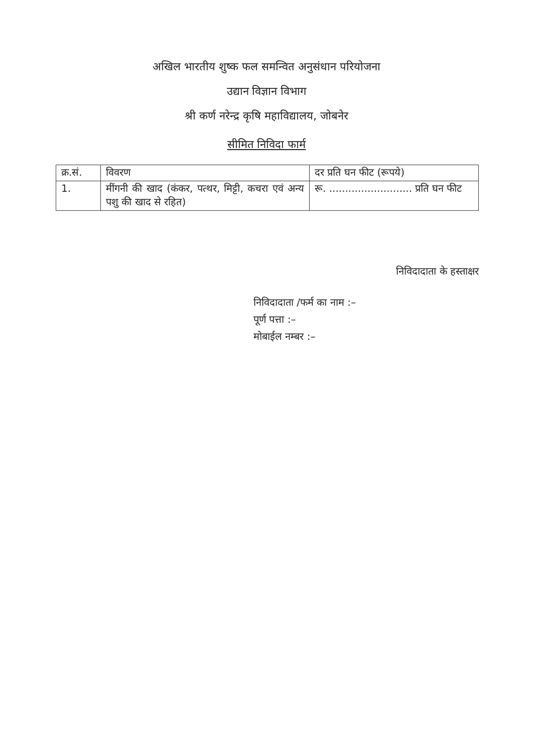अखिल भारतीय शुष्क फल समन्वित अनुसंधान परियोजना
उद्यान विज्ञान विभाग
श्री कर्ण नरेन्द्र कृषि महाविद्यालय, जोबनेर
सीमित निविदा फार्म
| क्र.सं. | विवरण | दर प्रति घन फीट (रूपये) |
| 1. | मींगनी की खाद (कंकर, पत्थर, मिट्टी, कचरा एवं अन्य पशु की खाद से रहित) | रू. .......................... प्रति घन फीट |
निविदादाता के हस्ताक्षर
निविदादाता /फर्म का नाम :–
पूर्ण पत्ता :–
मोबाईल नम्बर :–